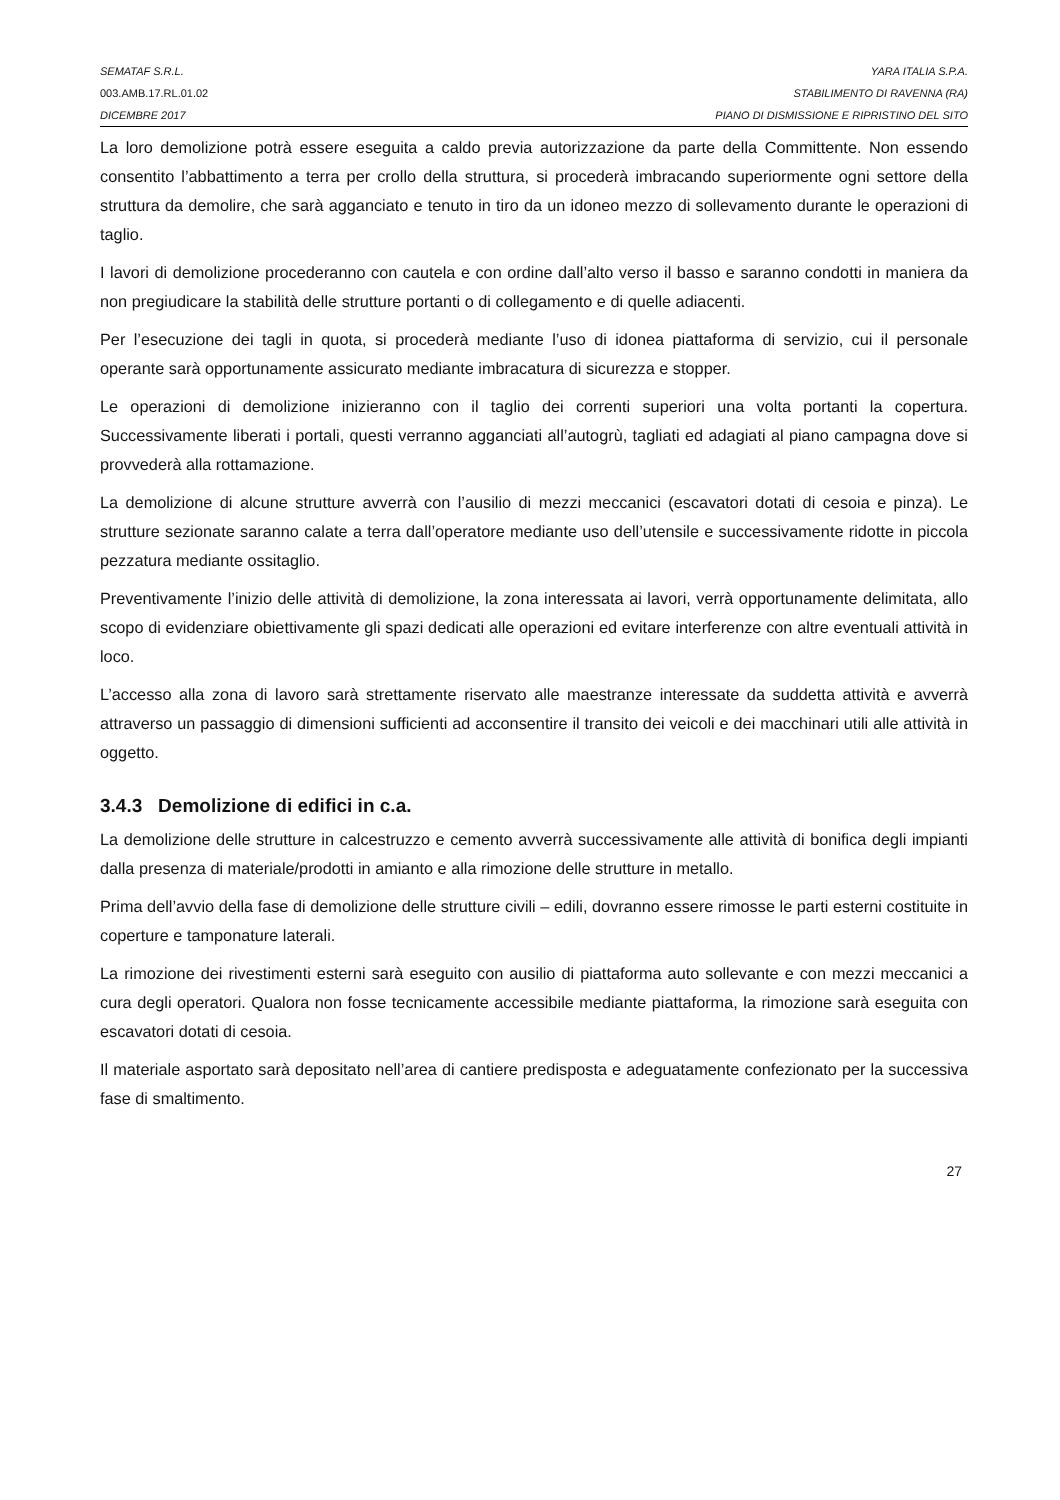SEMATAF S.R.L. YARA ITALIA S.P.A.
003.AMB.17.RL.01.02 STABILIMENTO DI RAVENNA (RA)
DICEMBRE 2017 PIANO DI DISMISSIONE E RIPRISTINO DEL SITO
La loro demolizione potrà essere eseguita a caldo previa autorizzazione da parte della Committente. Non essendo consentito l’abbattimento a terra per crollo della struttura, si procederà imbracando superiormente ogni settore della struttura da demolire, che sarà agganciato e tenuto in tiro da un idoneo mezzo di sollevamento durante le operazioni di taglio.
I lavori di demolizione procederanno con cautela e con ordine dall’alto verso il basso e saranno condotti in maniera da non pregiudicare la stabilità delle strutture portanti o di collegamento e di quelle adiacenti.
Per l’esecuzione dei tagli in quota, si procederà mediante l’uso di idonea piattaforma di servizio, cui il personale operante sarà opportunamente assicurato mediante imbracatura di sicurezza e stopper.
Le operazioni di demolizione inizieranno con il taglio dei correnti superiori una volta portanti la copertura. Successivamente liberati i portali, questi verranno agganciati all’autogrù, tagliati ed adagiati al piano campagna dove si provvederà alla rottamazione.
La demolizione di alcune strutture avverrà con l’ausilio di mezzi meccanici (escavatori dotati di cesoia e pinza). Le strutture sezionate saranno calate a terra dall’operatore mediante uso dell’utensile e successivamente ridotte in piccola pezzatura mediante ossitaglio.
Preventivamente l’inizio delle attività di demolizione, la zona interessata ai lavori, verrà opportunamente delimitata, allo scopo di evidenziare obiettivamente gli spazi dedicati alle operazioni ed evitare interferenze con altre eventuali attività in loco.
L’accesso alla zona di lavoro sarà strettamente riservato alle maestranze interessate da suddetta attività e avverrà attraverso un passaggio di dimensioni sufficienti ad acconsentire il transito dei veicoli e dei macchinari utili alle attività in oggetto.
3.4.3 Demolizione di edifici in c.a.
La demolizione delle strutture in calcestruzzo e cemento avverrà successivamente alle attività di bonifica degli impianti dalla presenza di materiale/prodotti in amianto e alla rimozione delle strutture in metallo.
Prima dell’avvio della fase di demolizione delle strutture civili – edili, dovranno essere rimosse le parti esterni costituite in coperture e tamponature laterali.
La rimozione dei rivestimenti esterni sarà eseguito con ausilio di piattaforma auto sollevante e con mezzi meccanici a cura degli operatori. Qualora non fosse tecnicamente accessibile mediante piattaforma, la rimozione sarà eseguita con escavatori dotati di cesoia.
Il materiale asportato sarà depositato nell’area di cantiere predisposta e adeguatamente confezionato per la successiva fase di smaltimento.
27